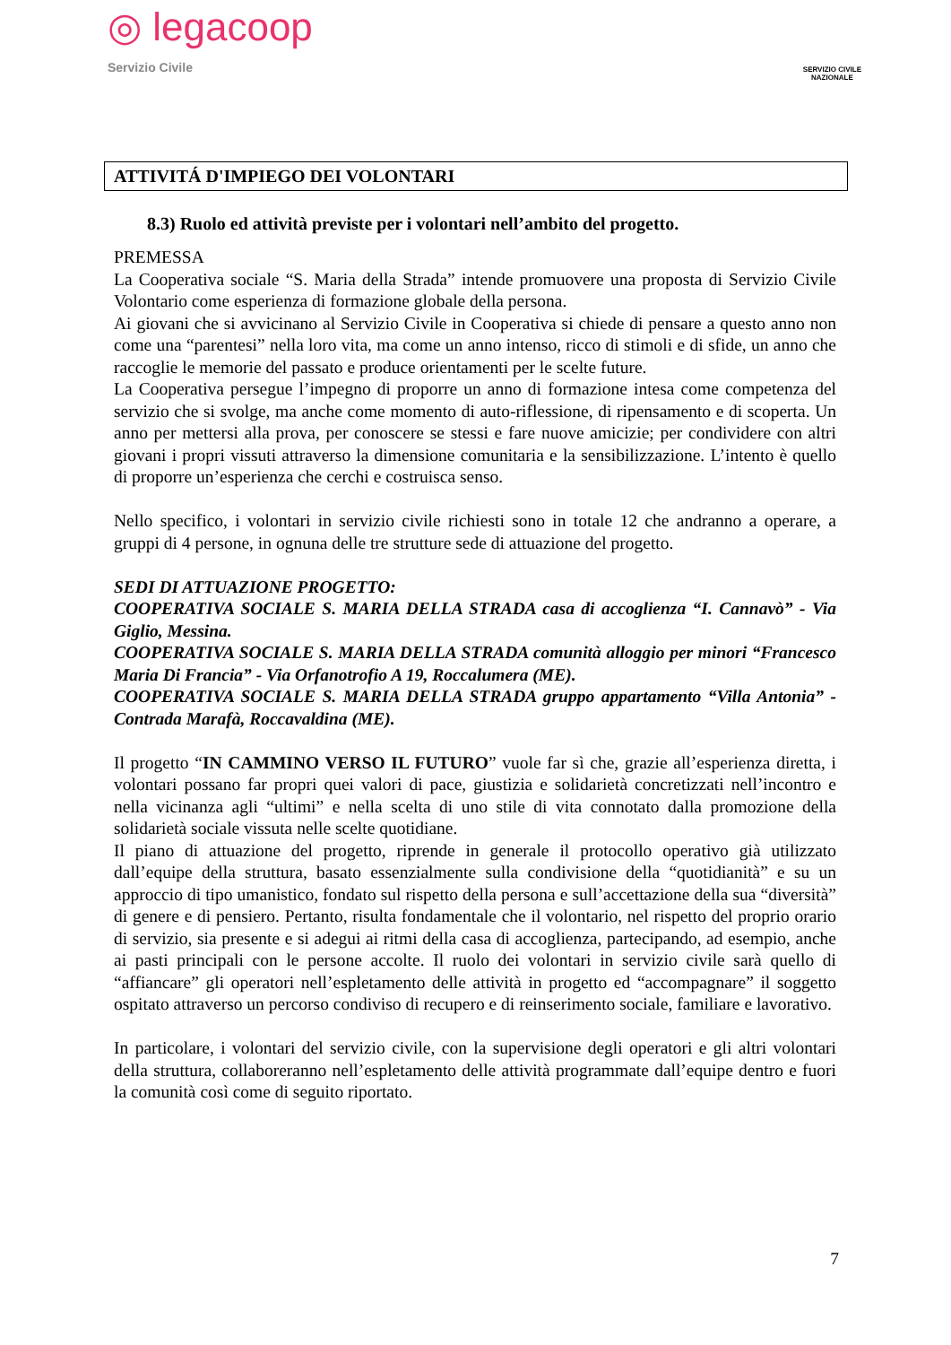◎ legacoop
Servizio Civile
SERVIZIO CIVILE
NAZIONALE
ATTIVITÁ D'IMPIEGO DEI VOLONTARI
8.3) Ruolo ed attività previste per i volontari nell’ambito del progetto.
PREMESSA
La Cooperativa sociale “S. Maria della Strada” intende promuovere una proposta di Servizio Civile Volontario come esperienza di formazione globale della persona.
Ai giovani che si avvicinano al Servizio Civile in Cooperativa si chiede di pensare a questo anno non come una “parentesi” nella loro vita, ma come un anno intenso, ricco di stimoli e di sfide, un anno che raccoglie le memorie del passato e produce orientamenti per le scelte future.
La Cooperativa persegue l’impegno di proporre un anno di formazione intesa come competenza del servizio che si svolge, ma anche come momento di auto-riflessione, di ripensamento e di scoperta. Un anno per mettersi alla prova, per conoscere se stessi e fare nuove amicizie; per condividere con altri giovani i propri vissuti attraverso la dimensione comunitaria e la sensibilizzazione. L’intento è quello di proporre un’esperienza che cerchi e costruisca senso.
Nello specifico, i volontari in servizio civile richiesti sono in totale 12 che andranno a operare, a gruppi di 4 persone, in ognuna delle tre strutture sede di attuazione del progetto.
SEDI DI ATTUAZIONE PROGETTO:
COOPERATIVA SOCIALE S. MARIA DELLA STRADA casa di accoglienza “I. Cannavò” - Via Giglio, Messina.
COOPERATIVA SOCIALE S. MARIA DELLA STRADA comunità alloggio per minori “Francesco Maria Di Francia” - Via Orfanotrofio A 19, Roccalumera (ME).
COOPERATIVA SOCIALE S. MARIA DELLA STRADA gruppo appartamento “Villa Antonia” - Contrada Marafà, Roccavaldina (ME).
Il progetto “IN CAMMINO VERSO IL FUTURO” vuole far sì che, grazie all’esperienza diretta, i volontari possano far propri quei valori di pace, giustizia e solidarietà concretizzati nell’incontro e nella vicinanza agli “ultimi” e nella scelta di uno stile di vita connotato dalla promozione della solidarietà sociale vissuta nelle scelte quotidiane.
Il piano di attuazione del progetto, riprende in generale il protocollo operativo già utilizzato dall’equipe della struttura, basato essenzialmente sulla condivisione della “quotidianità” e su un approccio di tipo umanistico, fondato sul rispetto della persona e sull’accettazione della sua “diversità” di genere e di pensiero. Pertanto, risulta fondamentale che il volontario, nel rispetto del proprio orario di servizio, sia presente e si adegui ai ritmi della casa di accoglienza, partecipando, ad esempio, anche ai pasti principali con le persone accolte. Il ruolo dei volontari in servizio civile sarà quello di “affiancare” gli operatori nell’espletamento delle attività in progetto ed “accompagnare” il soggetto ospitato attraverso un percorso condiviso di recupero e di reinserimento sociale, familiare e lavorativo.
In particolare, i volontari del servizio civile, con la supervisione degli operatori e gli altri volontari della struttura, collaboreranno nell’espletamento delle attività programmate dall’equipe dentro e fuori la comunità così come di seguito riportato.
7